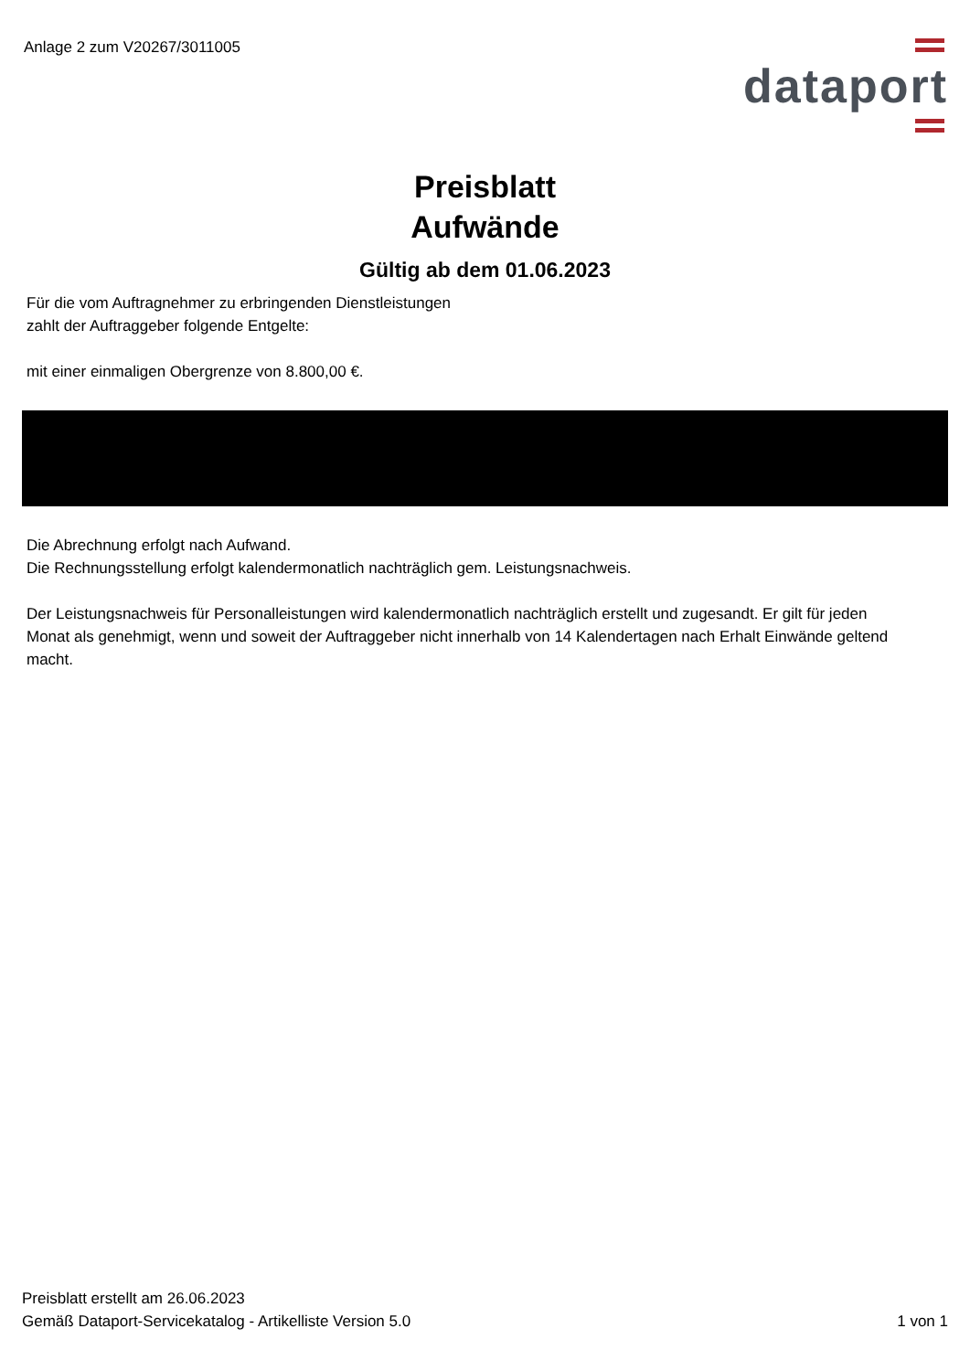Anlage 2 zum V20267/3011005
dataport
Preisblatt
Aufwände
Gültig ab dem 01.06.2023
Für die vom Auftragnehmer zu erbringenden Dienstleistungen
zahlt der Auftraggeber folgende Entgelte:
mit einer einmaligen Obergrenze von 8.800,00 €.
Die Abrechnung erfolgt nach Aufwand.
Die Rechnungsstellung erfolgt kalendermonatlich nachträglich gem. Leistungsnachweis.
Der Leistungsnachweis für Personalleistungen wird kalendermonatlich nachträglich erstellt und zugesandt. Er gilt für jeden Monat als genehmigt, wenn und soweit der Auftraggeber nicht innerhalb von 14 Kalendertagen nach Erhalt Einwände geltend macht.
Preisblatt erstellt am 26.06.2023
Gemäß Dataport-Servicekatalog - Artikelliste Version 5.0
1 von 1